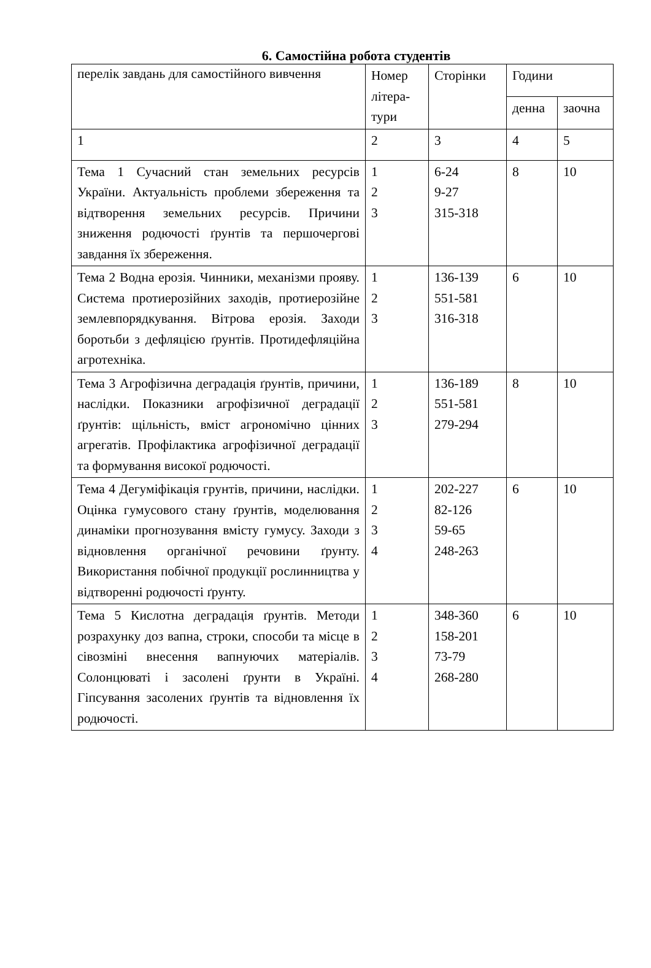6. Самостійна робота студентів
| перелік завдань для самостійного вивчення | Номер літера-тури | Сторінки | Години | |
| | | | денна | заочна |
| 1 | 2 | 3 | 4 | 5 |
| Тема 1 Сучасний стан земельних ресурсів України. Актуальність проблеми збереження та відтворення земельних ресурсів. Причини зниження родючості ґрунтів та першочергові завдання їх збереження. | 1 2 3 | 6-24 9-27 315-318 | 8 | 10 |
| Тема 2 Водна ерозія. Чинники, механізми прояву. Система протиерозійних заходів, протиерозійне землевпорядкування. Вітрова ерозія. Заходи боротьби з дефляцією ґрунтів. Протидефляційна агротехніка. | 1 2 3 | 136-139 551-581 316-318 | 6 | 10 |
| Тема 3 Агрофізична деградація ґрунтів, причини, наслідки. Показники агрофізичної деградації ґрунтів: щільність, вміст агрономічно цінних агрегатів. Профілактика агрофізичної деградації та формування високої родючості. | 1 2 3 | 136-189 551-581 279-294 | 8 | 10 |
| Тема 4 Дегуміфікація грунтів, причини, наслідки. Оцінка гумусового стану ґрунтів, моделювання динаміки прогнозування вмісту гумусу. Заходи з відновлення органічної речовини ґрунту. Використання побічної продукції рослинництва у відтворенні родючості ґрунту. | 1 2 3 4 | 202-227 82-126 59-65 248-263 | 6 | 10 |
| Тема 5 Кислотна деградація ґрунтів. Методи розрахунку доз вапна, строки, способи та місце в сівозміні внесення вапнуючих матеріалів. Солонцюваті і засолені ґрунти в Україні. Гіпсування засолених ґрунтів та відновлення їх родючості. | 1 2 3 4 | 348-360 158-201 73-79 268-280 | 6 | 10 |